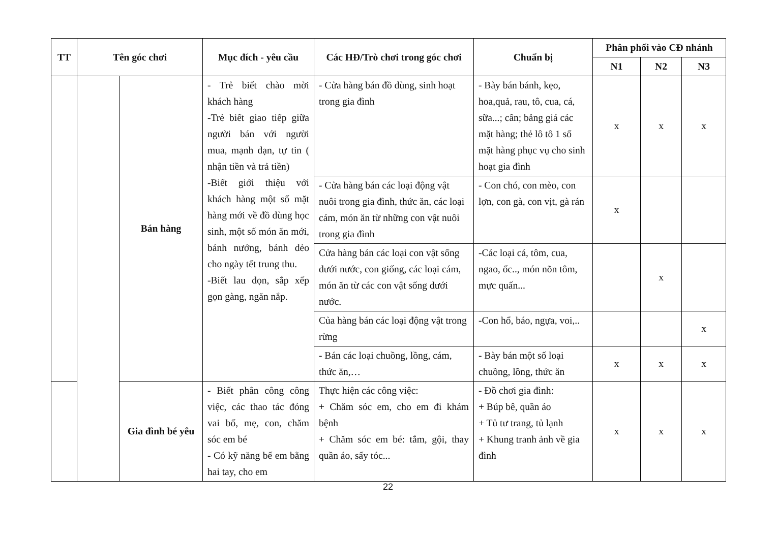| TT | Tên góc chơi | | Mục đích - yêu cầu | Các HĐ/Trò chơi trong góc chơi | Chuẩn bị | Phân phối vào CĐ nhánh | | |
| --- | --- | --- | --- | --- | --- | --- | --- | --- |
| | | | | | | N1 | N2 | N3 |
| | | Bán hàng | - Trẻ biết chào mời khách hàng -Trẻ biết giao tiếp giữa người bán với người mua, mạnh dạn, tự tin ( nhận tiền và trả tiền) -Biết giới thiệu với khách hàng một số mặt hàng mới về đồ dùng học sinh, một số món ăn mới, bánh nướng, bánh dẻo cho ngày tết trung thu. -Biết lau dọn, sắp xếp gọn gàng, ngăn nắp. | - Cửa hàng bán đồ dùng, sinh hoạt trong gia đình | - Bày bán bánh, kẹo, hoa,quả, rau, tô, cua, cá, sữa...; cân; bảng giá các mặt hàng; thẻ lô tô 1 số mặt hàng phục vụ cho sinh hoạt gia đình | x | x | x |
| | | | | - Cửa hàng bán các loại động vật nuôi trong gia đình, thức ăn, các loại cám, món ăn từ những con vật nuôi trong gia đình | - Con chó, con mèo, con lợn, con gà, con vịt, gà rán | x | | |
| | | | | Cửa hàng bán các loại con vật sống dưới nước, con giống, các loại cám, món ăn từ các con vật sống dưới nước. | -Các loại cá, tôm, cua, ngao, ốc.., món nõn tôm, mực quấn... | | x | |
| | | | | Của hàng bán các loại động vật trong rừng | -Con hổ, báo, ngựa, voi,.. | | | x |
| | | | | - Bán các loại chuồng, lồng, cám, thức ăn,… | - Bày bán một số loại chuồng, lồng, thức ăn | x | x | x |
| | | Gia đình bé yêu | - Biết phân công công việc, các thao tác đóng vai bố, mẹ, con, chăm sóc em bé - Có kỹ năng bế em bằng hai tay, cho em | Thực hiện các công việc: + Chăm sóc em, cho em đi khám bệnh + Chăm sóc em bé: tắm, gội, thay quần áo, sấy tóc... | - Đồ chơi gia đình: + Búp bê, quần áo + Tủ tư trang, tủ lạnh + Khung tranh ảnh về gia đình | x | x | x |
22